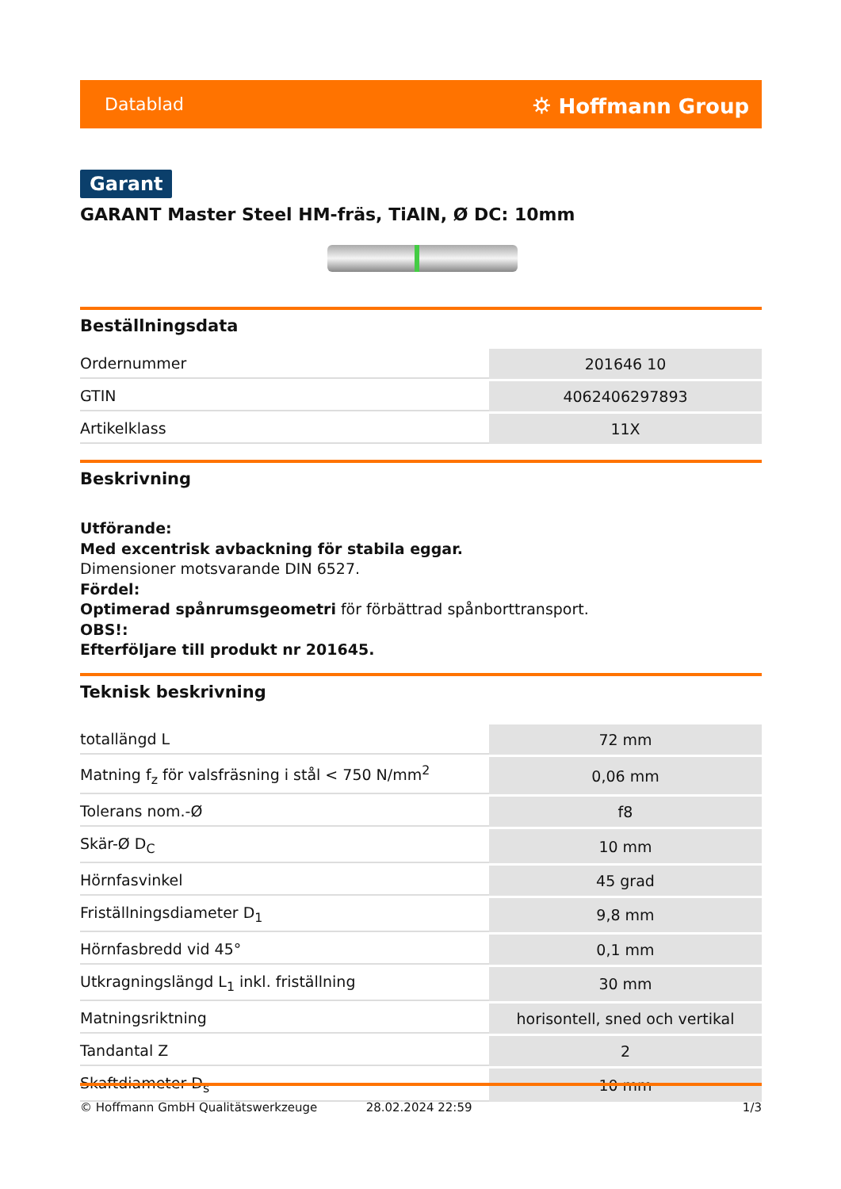Datablad ⛭ Hoffmann Group
Garant
GARANT Master Steel HM-fräs, TiAlN, Ø DC: 10mm
Beställningsdata
| Ordernummer | 201646 10 |
| GTIN | 4062406297893 |
| Artikelklass | 11X |
Beskrivning
Utförande:
Med excentrisk avbackning för stabila eggar.
Dimensioner motsvarande DIN 6527.
Fördel:
Optimerad spånrumsgeometri för förbättrad spånborttransport.
OBS!:
Efterföljare till produkt nr 201645.
Teknisk beskrivning
| totallängd L | 72 mm |
| Matning f<sub>z</sub> för valsfräsning i stål < 750 N/mm<sup>2</sup> | 0,06 mm |
| Tolerans nom.-Ø | f8 |
| Skär-Ø D<sub>C</sub> | 10 mm |
| Hörnfasvinkel | 45 grad |
| Friställningsdiameter D<sub>1</sub> | 9,8 mm |
| Hörnfasbredd vid 45° | 0,1 mm |
| Utkragningslängd L<sub>1</sub> inkl. friställning | 30 mm |
| Matningsriktning | horisontell, sned och vertikal |
| Tandantal Z | 2 |
| Skaftdiameter D<sub>s</sub> | 10 mm |
© Hoffmann GmbH Qualitätswerkzeuge 28.02.2024 22:59 1/3